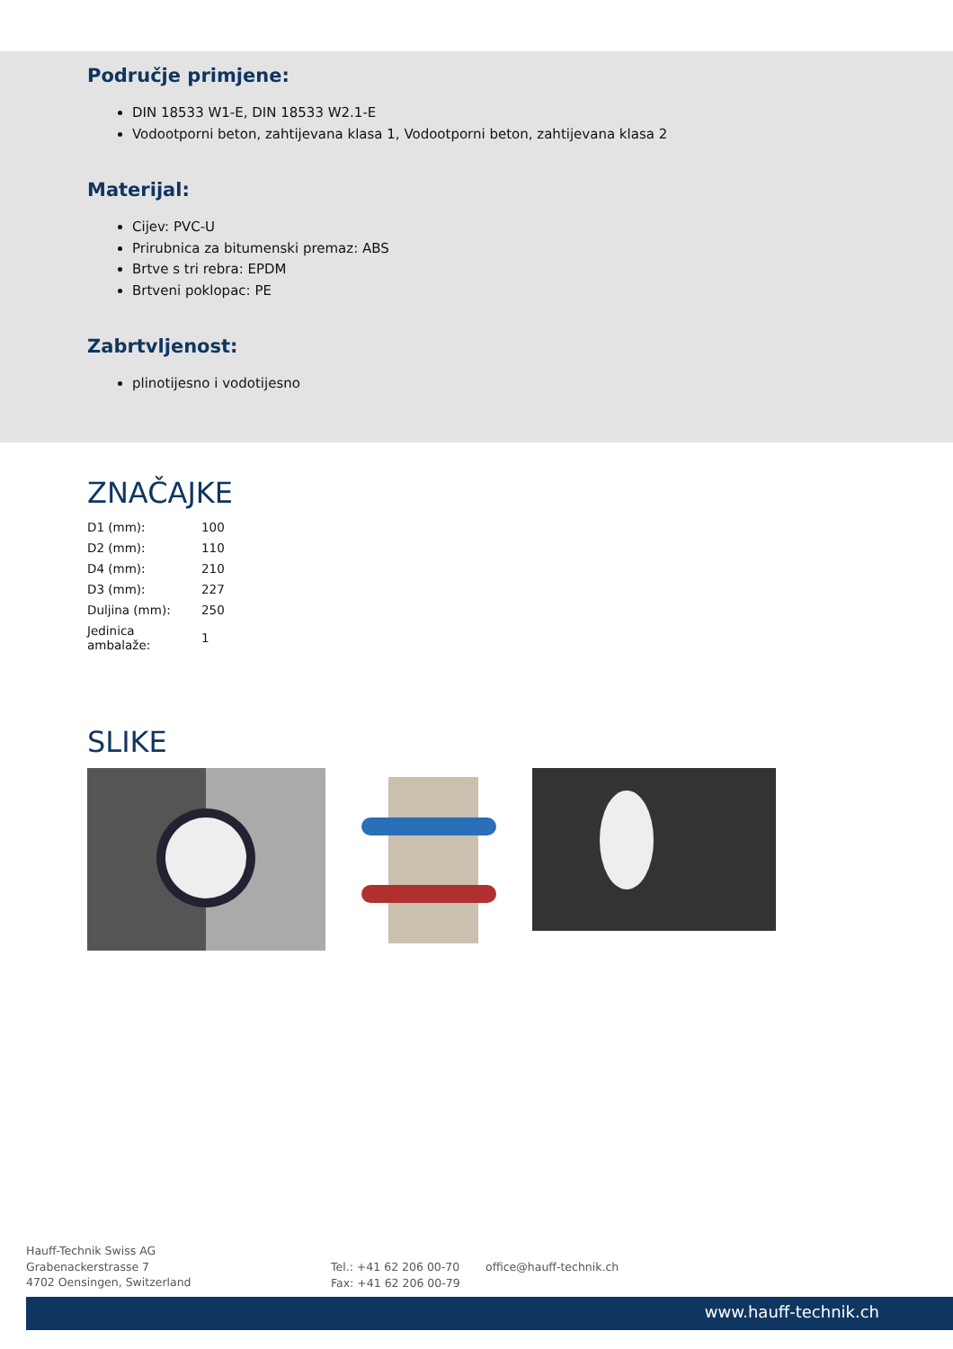Područje primjene:
DIN 18533 W1-E, DIN 18533 W2.1-E
Vodootporni beton, zahtijevana klasa 1, Vodootporni beton, zahtijevana klasa 2
Materijal:
Cijev: PVC-U
Prirubnica za bitumenski premaz: ABS
Brtve s tri rebra: EPDM
Brtveni poklopac: PE
Zabrtvljenost:
plinotijesno i vodotijesno
ZNAČAJKE
| D1 (mm): | 100 |
| D2 (mm): | 110 |
| D4 (mm): | 210 |
| D3 (mm): | 227 |
| Duljina (mm): | 250 |
| Jedinica ambalaže: | 1 |
SLIKE
Hauff-Technik Swiss AG
Grabenackerstrasse 7
4702 Oensingen, Switzerland
Tel.: +41 62 206 00-70
Fax: +41 62 206 00-79
office@hauff-technik.ch
www.hauff-technik.ch